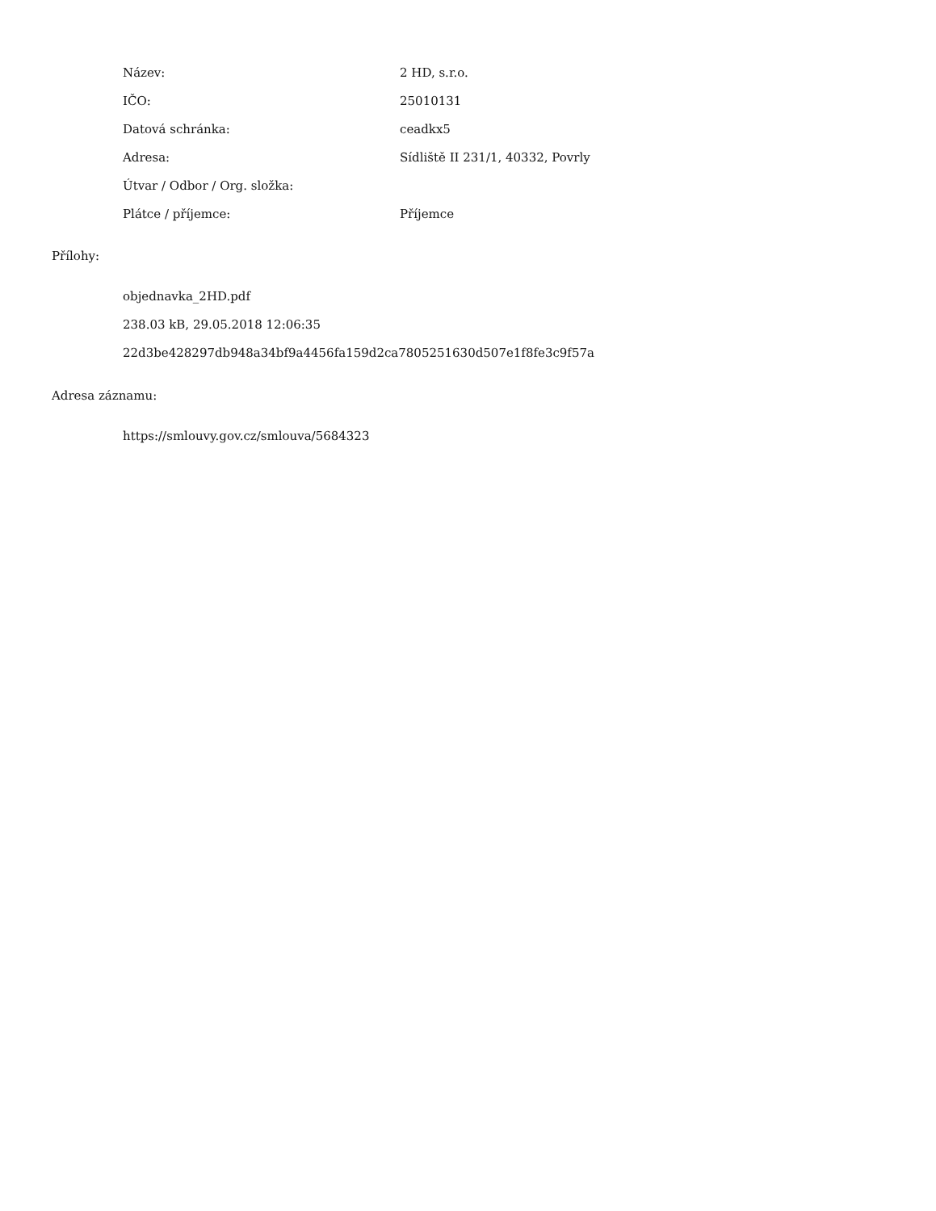| Název: | 2 HD, s.r.o. |
| IČO: | 25010131 |
| Datová schránka: | ceadkx5 |
| Adresa: | Sídliště II 231/1, 40332, Povrly |
| Útvar / Odbor / Org. složka: | |
| Plátce / příjemce: | Příjemce |
Přílohy:
objednavka_2HD.pdf
238.03 kB, 29.05.2018 12:06:35
22d3be428297db948a34bf9a4456fa159d2ca7805251630d507e1f8fe3c9f57a
Adresa záznamu:
https://smlouvy.gov.cz/smlouva/5684323